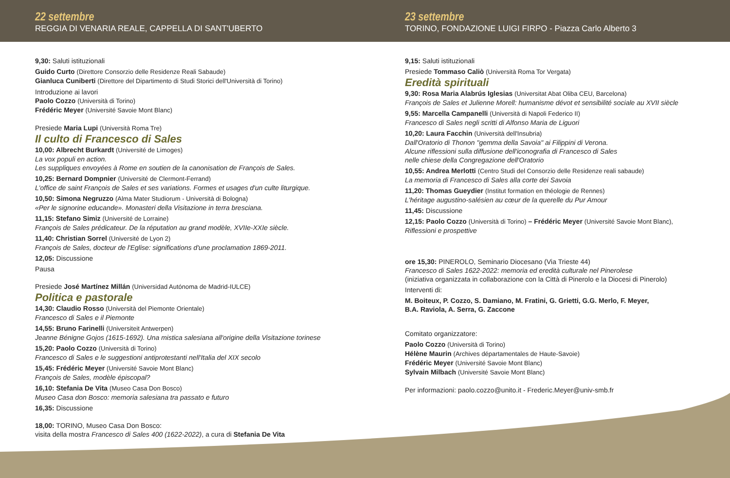22 settembre
REGGIA DI VENARIA REALE, CAPPELLA DI SANT'UBERTO
23 settembre
TORINO, FONDAZIONE LUIGI FIRPO - Piazza Carlo Alberto 3
9,30: Saluti istituzionali
Guido Curto (Direttore Consorzio delle Residenze Reali Sabaude)
Gianluca Cuniberti (Direttore del Dipartimento di Studi Storici dell'Università di Torino)
Introduzione ai lavori
Paolo Cozzo (Università di Torino)
Frédéric Meyer (Université Savoie Mont Blanc)
Presiede Maria Lupi (Università Roma Tre)
Il culto di Francesco di Sales
10,00: Albrecht Burkardt (Université de Limoges)
La vox populi en action.
Les suppliques envoyées à Rome en soutien de la canonisation de François de Sales.
10,25: Bernard Dompnier (Université de Clermont-Ferrand)
L'office de saint François de Sales et ses variations. Formes et usages d'un culte liturgique.
10,50: Simona Negruzzo (Alma Mater Studiorum - Università di Bologna)
«Per le signorine educande». Monasteri della Visitazione in terra bresciana.
11,15: Stefano Simiz (Université de Lorraine)
François de Sales prédicateur. De la réputation au grand modèle, XVIIe-XXIe siècle.
11,40: Christian Sorrel (Université de Lyon 2)
François de Sales, docteur de l'Eglise: significations d'une proclamation 1869-2011.
12,05: Discussione
Pausa
Presiede José Martínez Millán (Universidad Autónoma de Madrid-IULCE)
Politica e pastorale
14,30: Claudio Rosso (Università del Piemonte Orientale)
Francesco di Sales e il Piemonte
14,55: Bruno Farinelli (Universiteit Antwerpen)
Jeanne Bénigne Gojos (1615-1692). Una mistica salesiana all'origine della Visitazione torinese
15,20: Paolo Cozzo (Università di Torino)
Francesco di Sales e le suggestioni antiprotestanti nell'Italia del XIX secolo
15,45: Frédéric Meyer (Université Savoie Mont Blanc)
François de Sales, modèle épiscopal?
16,10: Stefania De Vita (Museo Casa Don Bosco)
Museo Casa don Bosco: memoria salesiana tra passato e futuro
16,35: Discussione
18,00: TORINO, Museo Casa Don Bosco:
visita della mostra Francesco di Sales 400 (1622-2022), a cura di Stefania De Vita
9,15: Saluti istituzionali
Presiede Tommaso Caliò (Università Roma Tor Vergata)
Eredità spirituali
9,30: Rosa Maria Alabrús Iglesias (Universitat Abat Oliba CEU, Barcelona)
François de Sales et Julienne Morell: humanisme dévot et sensibilité sociale au XVII siècle
9,55: Marcella Campanelli (Università di Napoli Federico II)
Francesco di Sales negli scritti di Alfonso Maria de Liguori
10,20: Laura Facchin (Università dell'Insubria)
Dall'Oratorio di Thonon "gemma della Savoia" ai Filippini di Verona.
Alcune riflessioni sulla diffusione dell'iconografia di Francesco di Sales
nelle chiese della Congregazione dell'Oratorio
10,55: Andrea Merlotti (Centro Studi del Consorzio delle Residenze reali sabaude)
La memoria di Francesco di Sales alla corte dei Savoia
11,20: Thomas Gueydier (Institut formation en théologie de Rennes)
L'héritage augustino-salésien au cœur de la querelle du Pur Amour
11,45: Discussione
12,15: Paolo Cozzo (Università di Torino) – Frédéric Meyer (Université Savoie Mont Blanc),
Riflessioni e prospettive
ore 15,30: PINEROLO, Seminario Diocesano (Via Trieste 44)
Francesco di Sales 1622-2022: memoria ed eredità culturale nel Pinerolese
(iniziativa organizzata in collaborazione con la Città di Pinerolo e la Diocesi di Pinerolo)
Interventi di:
M. Boiteux, P. Cozzo, S. Damiano, M. Fratini, G. Grietti, G.G. Merlo, F. Meyer,
B.A. Raviola, A. Serra, G. Zaccone
Comitato organizzatore:
Paolo Cozzo (Università di Torino)
Hélène Maurin (Archives départamentales de Haute-Savoie)
Frédéric Meyer (Université Savoie Mont Blanc)
Sylvain Milbach (Université Savoie Mont Blanc)
Per informazioni: paolo.cozzo@unito.it - Frederic.Meyer@univ-smb.fr